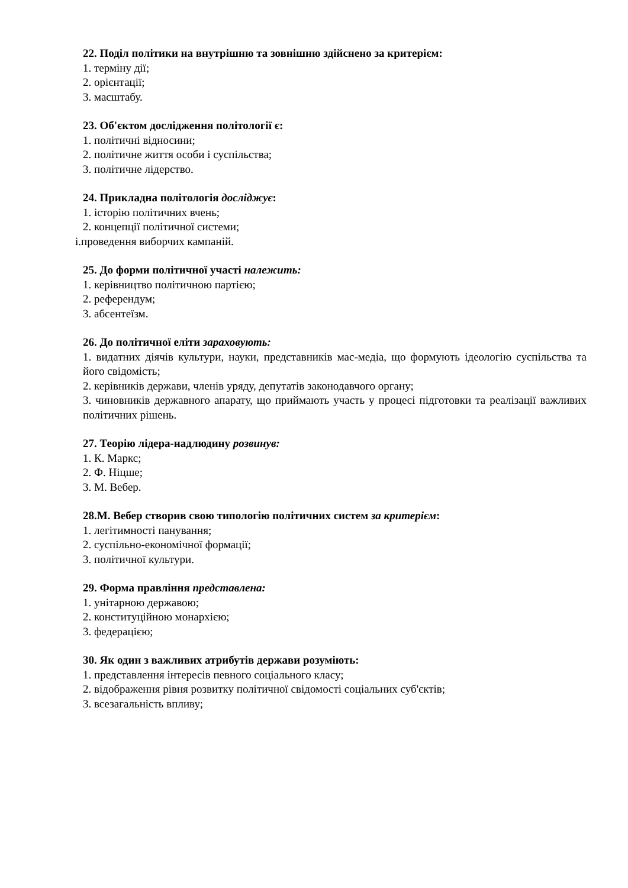22. Поділ політики на внутрішню та зовнішню здійснено за критерієм:
1. терміну дії;
2. орієнтації;
3. масштабу.
23. Об'єктом дослідження політології є:
1. політичні відносини;
2. політичне життя особи і суспільства;
3. політичне лідерство.
24. Прикладна політологія досліджує:
1. історію політичних вчень;
2. концепції політичної системи;
i.проведення виборчих кампаній.
25. До форми політичної участі належить:
1. керівництво політичною партією;
2. референдум;
3. абсентеїзм.
26. До політичної еліти зараховують:
1. видатних діячів культури, науки, представників мас-медіа, що формують ідеологію суспільства та його свідомість;
2. керівників держави, членів уряду, депутатів законодавчого органу;
3. чиновників державного апарату, що приймають участь у процесі підготовки та реалізації важливих політичних рішень.
27. Теорію лідера-надлюдину розвинув:
1. К. Маркс;
2. Ф. Ніцше;
3. М. Вебер.
28.М. Вебер створив свою типологію політичних систем за критерієм:
1. легітимності панування;
2. суспільно-економічної формації;
3. політичної культури.
29. Форма правління представлена:
1. унітарною державою;
2. конституційною монархією;
3. федерацією;
30. Як один з важливих атрибутів держави розуміють:
1. представлення інтересів певного соціального класу;
2. відображення рівня розвитку політичної свідомості соціальних суб'єктів;
3. всезагальність впливу;